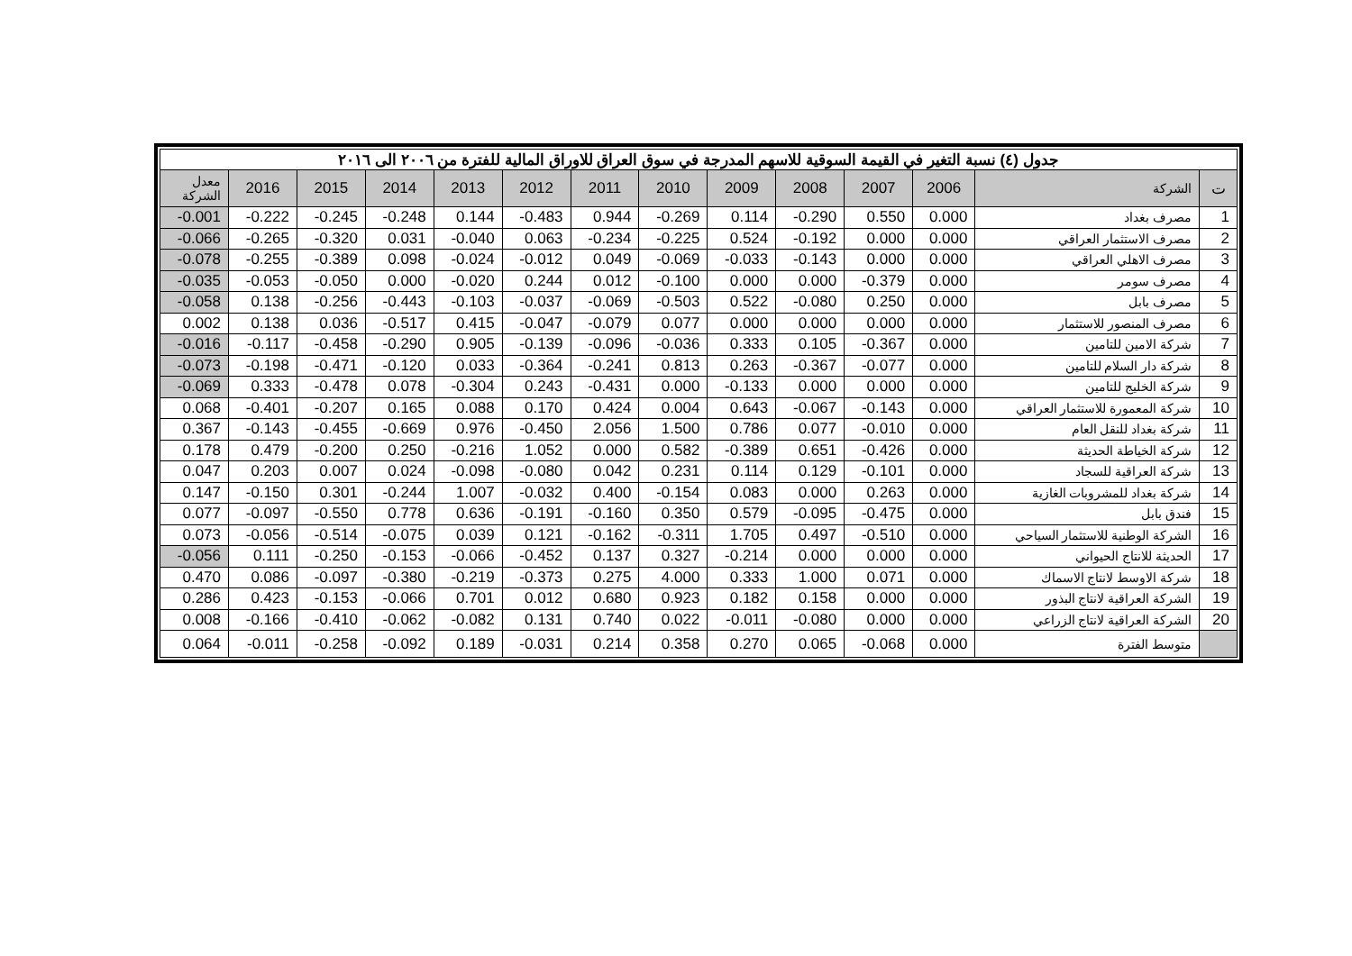| جدول (٤) نسبة التغير في القيمة السوقية للاسهم المدرجة في سوق العراق للاوراق المالية للفترة من ٢٠٠٦ الى ٢٠١٦ | | | | | | | | | | | | | |
| ت | الشركة | 2006 | 2007 | 2008 | 2009 | 2010 | 2011 | 2012 | 2013 | 2014 | 2015 | 2016 | معدل الشركة |
| 1 | مصرف بغداد | 0.000 | 0.550 | -0.290 | 0.114 | -0.269 | 0.944 | -0.483 | 0.144 | -0.248 | -0.245 | -0.222 | -0.001 |
| 2 | مصرف الاستثمار العراقي | 0.000 | 0.000 | -0.192 | 0.524 | -0.225 | -0.234 | 0.063 | -0.040 | 0.031 | -0.320 | -0.265 | -0.066 |
| 3 | مصرف الاهلي العراقي | 0.000 | 0.000 | -0.143 | -0.033 | -0.069 | 0.049 | -0.012 | -0.024 | 0.098 | -0.389 | -0.255 | -0.078 |
| 4 | مصرف سومر | 0.000 | -0.379 | 0.000 | 0.000 | -0.100 | 0.012 | 0.244 | -0.020 | 0.000 | -0.050 | -0.053 | -0.035 |
| 5 | مصرف بابل | 0.000 | 0.250 | -0.080 | 0.522 | -0.503 | -0.069 | -0.037 | -0.103 | -0.443 | -0.256 | 0.138 | -0.058 |
| 6 | مصرف المنصور للاستثمار | 0.000 | 0.000 | 0.000 | 0.000 | 0.077 | -0.079 | -0.047 | 0.415 | -0.517 | 0.036 | 0.138 | 0.002 |
| 7 | شركة الامين للتامين | 0.000 | -0.367 | 0.105 | 0.333 | -0.036 | -0.096 | -0.139 | 0.905 | -0.290 | -0.458 | -0.117 | -0.016 |
| 8 | شركة دار السلام للتامين | 0.000 | -0.077 | -0.367 | 0.263 | 0.813 | -0.241 | -0.364 | 0.033 | -0.120 | -0.471 | -0.198 | -0.073 |
| 9 | شركة الخليج للتامين | 0.000 | 0.000 | 0.000 | -0.133 | 0.000 | -0.431 | 0.243 | -0.304 | 0.078 | -0.478 | 0.333 | -0.069 |
| 10 | شركة المعمورة للاستثمار العراقي | 0.000 | -0.143 | -0.067 | 0.643 | 0.004 | 0.424 | 0.170 | 0.088 | 0.165 | -0.207 | -0.401 | 0.068 |
| 11 | شركة بغداد للنقل العام | 0.000 | -0.010 | 0.077 | 0.786 | 1.500 | 2.056 | -0.450 | 0.976 | -0.669 | -0.455 | -0.143 | 0.367 |
| 12 | شركة الخياطة الحديثة | 0.000 | -0.426 | 0.651 | -0.389 | 0.582 | 0.000 | 1.052 | -0.216 | 0.250 | -0.200 | 0.479 | 0.178 |
| 13 | شركة العراقية للسجاد | 0.000 | -0.101 | 0.129 | 0.114 | 0.231 | 0.042 | -0.080 | -0.098 | 0.024 | 0.007 | 0.203 | 0.047 |
| 14 | شركة بغداد للمشروبات الغازية | 0.000 | 0.263 | 0.000 | 0.083 | -0.154 | 0.400 | -0.032 | 1.007 | -0.244 | 0.301 | -0.150 | 0.147 |
| 15 | فندق بابل | 0.000 | -0.475 | -0.095 | 0.579 | 0.350 | -0.160 | -0.191 | 0.636 | 0.778 | -0.550 | -0.097 | 0.077 |
| 16 | الشركة الوطنية للاستثمار السياحي | 0.000 | -0.510 | 0.497 | 1.705 | -0.311 | -0.162 | 0.121 | 0.039 | -0.075 | -0.514 | -0.056 | 0.073 |
| 17 | الحديثة للانتاج الحيواني | 0.000 | 0.000 | 0.000 | -0.214 | 0.327 | 0.137 | -0.452 | -0.066 | -0.153 | -0.250 | 0.111 | -0.056 |
| 18 | شركة الاوسط لانتاج الاسماك | 0.000 | 0.071 | 1.000 | 0.333 | 4.000 | 0.275 | -0.373 | -0.219 | -0.380 | -0.097 | 0.086 | 0.470 |
| 19 | الشركة العراقية لانتاج البذور | 0.000 | 0.000 | 0.158 | 0.182 | 0.923 | 0.680 | 0.012 | 0.701 | -0.066 | -0.153 | 0.423 | 0.286 |
| 20 | الشركة العراقية لانتاج الزراعي | 0.000 | 0.000 | -0.080 | -0.011 | 0.022 | 0.740 | 0.131 | -0.082 | -0.062 | -0.410 | -0.166 | 0.008 |
| | متوسط الفترة | 0.000 | -0.068 | 0.065 | 0.270 | 0.358 | 0.214 | -0.031 | 0.189 | -0.092 | -0.258 | -0.011 | 0.064 |